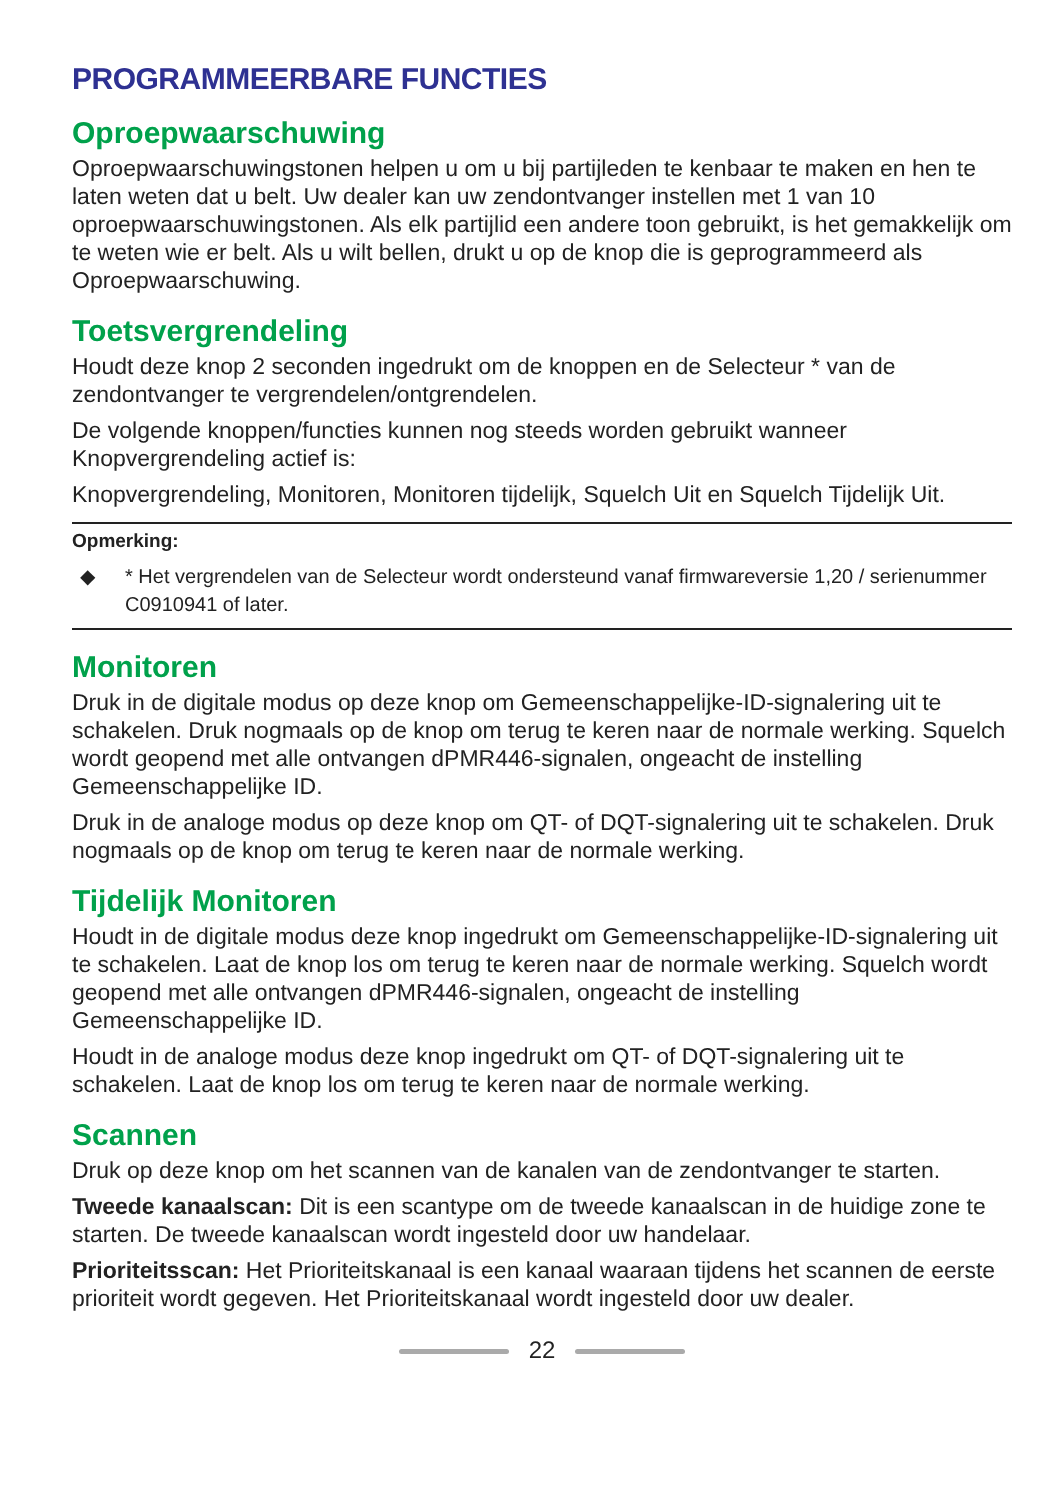PROGRAMMEERBARE FUNCTIES
Oproepwaarschuwing
Oproepwaarschuwingstonen helpen u om u bij partijleden te kenbaar te maken en hen te laten weten dat u belt. Uw dealer kan uw zendontvanger instellen met 1 van 10 oproepwaarschuwingstonen. Als elk partijlid een andere toon gebruikt, is het gemakkelijk om te weten wie er belt. Als u wilt bellen, drukt u op de knop die is geprogrammeerd als Oproepwaarschuwing.
Toetsvergrendeling
Houdt deze knop 2 seconden ingedrukt om de knoppen en de Selecteur * van de zendontvanger te vergrendelen/ontgrendelen.
De volgende knoppen/functies kunnen nog steeds worden gebruikt wanneer Knopvergrendeling actief is:
Knopvergrendeling, Monitoren, Monitoren tijdelijk, Squelch Uit en Squelch Tijdelijk Uit.
Opmerking:
◆ * Het vergrendelen van de Selecteur wordt ondersteund vanaf firmwareversie 1,20 / serienummer C0910941 of later.
Monitoren
Druk in de digitale modus op deze knop om Gemeenschappelijke-ID-signalering uit te schakelen. Druk nogmaals op de knop om terug te keren naar de normale werking. Squelch wordt geopend met alle ontvangen dPMR446-signalen, ongeacht de instelling Gemeenschappelijke ID.
Druk in de analoge modus op deze knop om QT- of DQT-signalering uit te schakelen. Druk nogmaals op de knop om terug te keren naar de normale werking.
Tijdelijk Monitoren
Houdt in de digitale modus deze knop ingedrukt om Gemeenschappelijke-ID-signalering uit te schakelen. Laat de knop los om terug te keren naar de normale werking. Squelch wordt geopend met alle ontvangen dPMR446-signalen, ongeacht de instelling Gemeenschappelijke ID.
Houdt in de analoge modus deze knop ingedrukt om QT- of DQT-signalering uit te schakelen. Laat de knop los om terug te keren naar de normale werking.
Scannen
Druk op deze knop om het scannen van de kanalen van de zendontvanger te starten.
Tweede kanaalscan: Dit is een scantype om de tweede kanaalscan in de huidige zone te starten. De tweede kanaalscan wordt ingesteld door uw handelaar.
Prioriteitsscan: Het Prioriteitskanaal is een kanaal waaraan tijdens het scannen de eerste prioriteit wordt gegeven. Het Prioriteitskanaal wordt ingesteld door uw dealer.
22